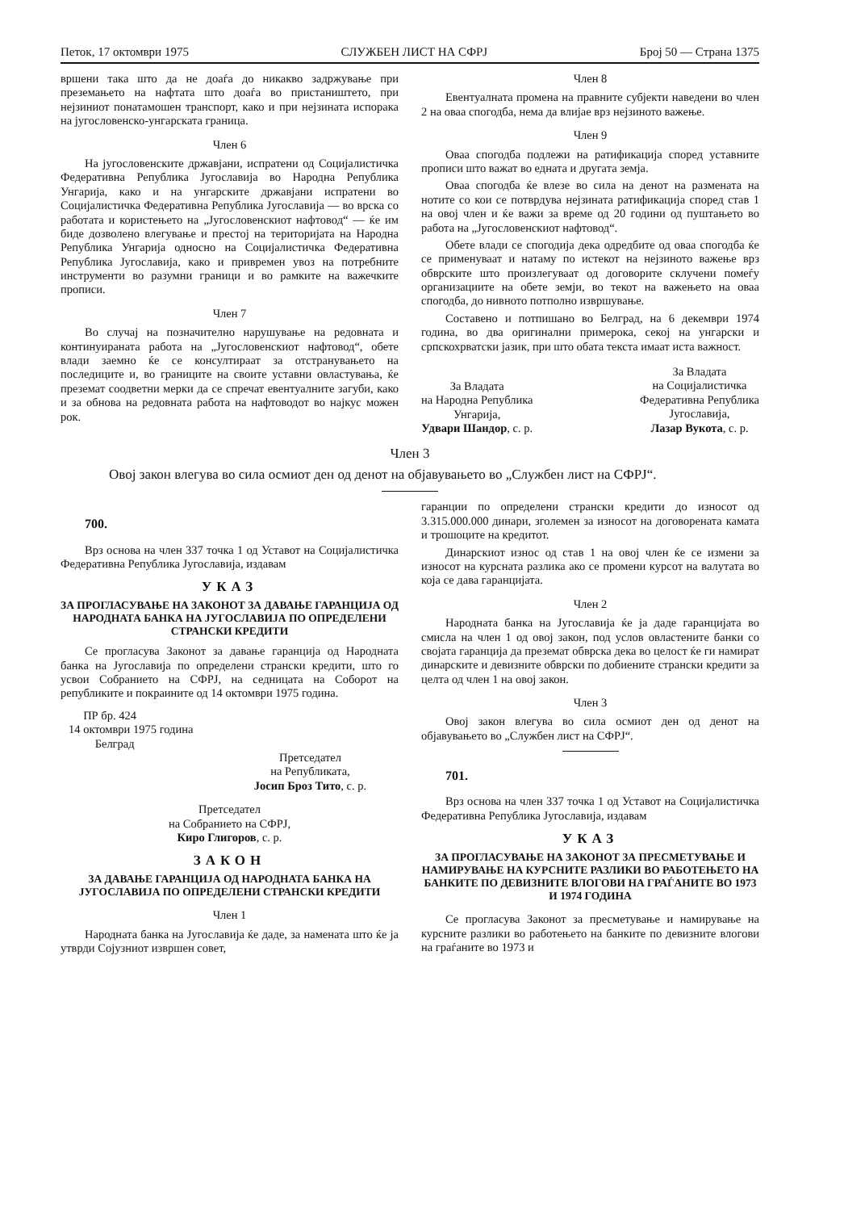Петок, 17 октомври 1975 СЛУЖБЕН ЛИСТ НА СФРЈ Број 50 — Страна 1375
вршени така што да не доаѓа до никакво задржување при преземањето на нафтата што доаѓа во пристаништето, при нејзиниот понатамошен транспорт, како и при нејзината испорака на југословенско-унгарската граница.
Член 6
На југословенските државјани, испратени од Социјалистичка Федеративна Република Југославија во Народна Република Унгарија, како и на унгарските државјани испратени во Социјалистичка Федеративна Република Југославија — во врска со работата и користењето на „Југословенскиот нафтовод“ — ќе им биде дозволено влегување и престој на територијата на Народна Република Унгарија односно на Социјалистичка Федеративна Република Југославија, како и привремен увоз на потребните инструменти во разумни граници и во рамките на важечките прописи.
Член 7
Во случај на позначително нарушување на редовната и континуираната работа на „Југословенскиот нафтовод“, обете влади заемно ќе се консултираат за отстранувањето на последиците и, во границите на своите уставни овластувања, ќе преземат соодветни мерки да се спречат евентуалните загуби, како и за обнова на редовната работа на нафтоводот во најкус можен рок.
Член 8
Евентуалната промена на правните субјекти наведени во член 2 на оваа спогодба, нема да влијае врз нејзиното важење.
Член 9
Оваа спогодба подлежи на ратификација според уставните прописи што важат во едната и другата земја.
Оваа спогодба ќе влезе во сила на денот на размената на нотите со кои се потврдува нејзината ратификација според став 1 на овој член и ќе важи за време од 20 години од пуштањето во работа на „Југословенскиот нафтовод“.
Обете влади се спогодија дека одредбите од оваа спогодба ќе се применуваат и натаму по истекот на нејзиното важење врз обврските што произлегуваат од договорите склучени помеѓу организациите на обете земји, во текот на важењето на оваа спогодба, до нивното потполно извршување.
Составено и потпишано во Белград, на 6 декември 1974 година, во два оригинални примерока, секој на унгарски и српскохрватски јазик, при што обата текста имаат иста важност.
За Владата
на Народна Република
Унгарија,
Удвари Шандор, с. р.
За Владата
на Социјалистичка
Федеративна Република
Југославија,
Лазар Вукота, с. р.
Член 3
Овој закон влегува во сила осмиот ден од денот на објавувањето во „Службен лист на СФРЈ“.
700.
Врз основа на член 337 точка 1 од Уставот на Социјалистичка Федеративна Република Југославија, издавам
УКАЗ
ЗА ПРОГЛАСУВАЊЕ НА ЗАКОНОТ ЗА ДАВАЊЕ ГАРАНЦИЈА ОД НАРОДНАТА БАНКА НА ЈУГОСЛАВИЈА ПО ОПРЕДЕЛЕНИ СТРАНСКИ КРЕДИТИ
Се прогласува Законот за давање гаранција од Народната банка на Југославија по определени странски кредити, што го усвои Собранието на СФРЈ, на седницата на Соборот на републиките и покраините од 14 октомври 1975 година.
ПР бр. 424
14 октомври 1975 година
Белград
Претседател
на Републиката,
Јосип Броз Тито, с. р.
Претседател
на Собранието на СФРЈ,
Киро Глигоров, с. р.
ЗАКОН
ЗА ДАВАЊЕ ГАРАНЦИЈА ОД НАРОДНАТА БАНКА НА ЈУГОСЛАВИЈА ПО ОПРЕДЕЛЕНИ СТРАНСКИ КРЕДИТИ
Член 1
Народната банка на Југославија ќе даде, за намената што ќе ја утврди Сојузниот извршен совет,
гаранции по определени странски кредити до износот од 3.315.000.000 динари, зголемен за износот на договорената камата и трошоците на кредитот.
Динарскиот износ од став 1 на овој член ќе се измени за износот на курсната разлика ако се промени курсот на валутата во која се дава гаранцијата.
Член 2
Народната банка на Југославија ќе ја даде гаранцијата во смисла на член 1 од овој закон, под услов овластените банки со својата гаранција да преземат обврска дека во целост ќе ги намират динарските и девизните обврски по добиените странски кредити за целта од член 1 на овој закон.
Член 3
Овој закон влегува во сила осмиот ден од денот на објавувањето во „Службен лист на СФРЈ“.
701.
Врз основа на член 337 точка 1 од Уставот на Социјалистичка Федеративна Република Југославија, издавам
УКАЗ
ЗА ПРОГЛАСУВАЊЕ НА ЗАКОНОТ ЗА ПРЕСМЕТУВАЊЕ И НАМИРУВАЊЕ НА КУРСНИТЕ РАЗЛИКИ ВО РАБОТЕЊЕТО НА БАНКИТЕ ПО ДЕВИЗНИТЕ ВЛОГОВИ НА ГРАЃАНИТЕ ВО 1973 И 1974 ГОДИНА
Се прогласува Законот за пресметување и намирување на курсните разлики во работењето на банките по девизните влогови на граѓаните во 1973 и